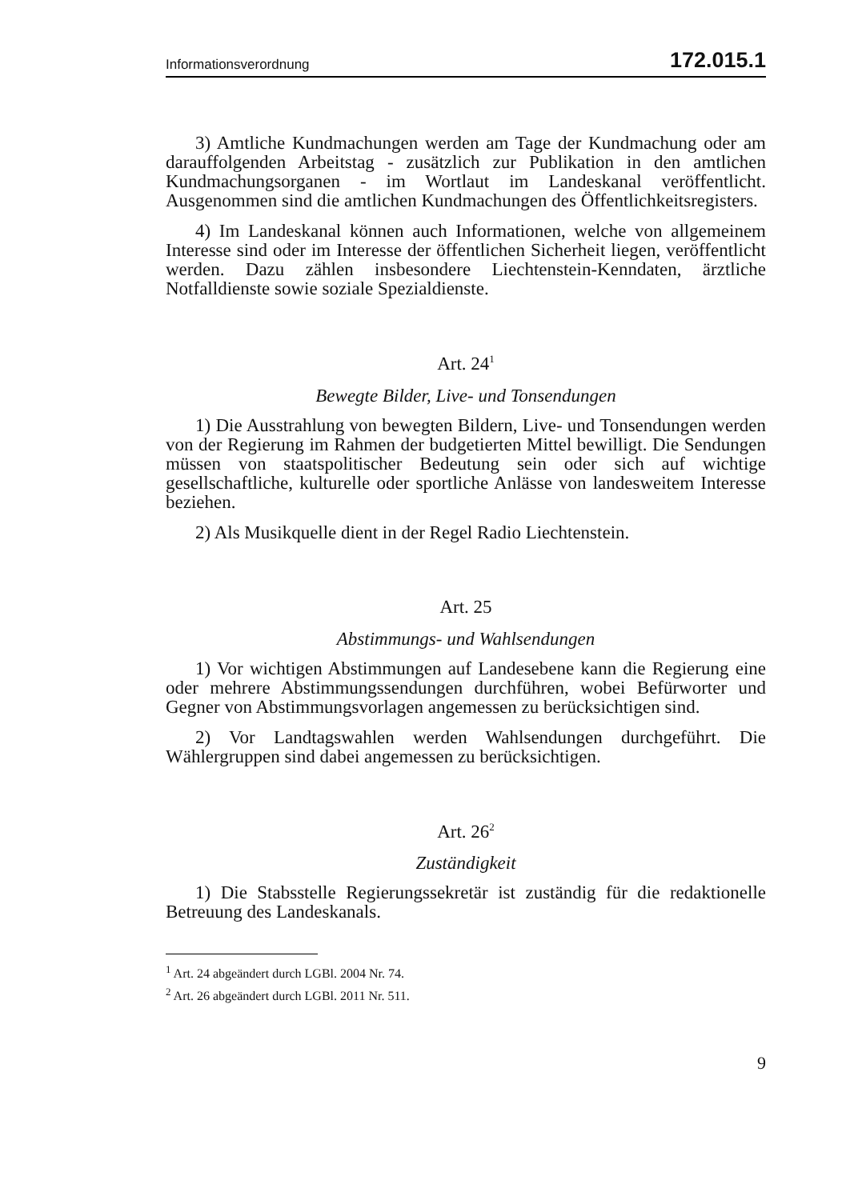Informationsverordnung 172.015.1
3) Amtliche Kundmachungen werden am Tage der Kundmachung oder am darauffolgenden Arbeitstag - zusätzlich zur Publikation in den amtlichen Kundmachungsorganen - im Wortlaut im Landeskanal veröffentlicht. Ausgenommen sind die amtlichen Kundmachungen des Öffentlichkeitsregisters.
4) Im Landeskanal können auch Informationen, welche von allgemeinem Interesse sind oder im Interesse der öffentlichen Sicherheit liegen, veröffentlicht werden. Dazu zählen insbesondere Liechtenstein-Kenndaten, ärztliche Notfalldienste sowie soziale Spezialdienste.
Art. 24<sup>1</sup>
Bewegte Bilder, Live- und Tonsendungen
1) Die Ausstrahlung von bewegten Bildern, Live- und Tonsendungen werden von der Regierung im Rahmen der budgetierten Mittel bewilligt. Die Sendungen müssen von staatspolitischer Bedeutung sein oder sich auf wichtige gesellschaftliche, kulturelle oder sportliche Anlässe von landesweitem Interesse beziehen.
2) Als Musikquelle dient in der Regel Radio Liechtenstein.
Art. 25
Abstimmungs- und Wahlsendungen
1) Vor wichtigen Abstimmungen auf Landesebene kann die Regierung eine oder mehrere Abstimmungssendungen durchführen, wobei Befürworter und Gegner von Abstimmungsvorlagen angemessen zu berücksichtigen sind.
2) Vor Landtagswahlen werden Wahlsendungen durchgeführt. Die Wählergruppen sind dabei angemessen zu berücksichtigen.
Art. 26<sup>2</sup>
Zuständigkeit
1) Die Stabsstelle Regierungssekretär ist zuständig für die redaktionelle Betreuung des Landeskanals.
<sup>1</sup> Art. 24 abgeändert durch LGBl. 2004 Nr. 74.
<sup>2</sup> Art. 26 abgeändert durch LGBl. 2011 Nr. 511.
9